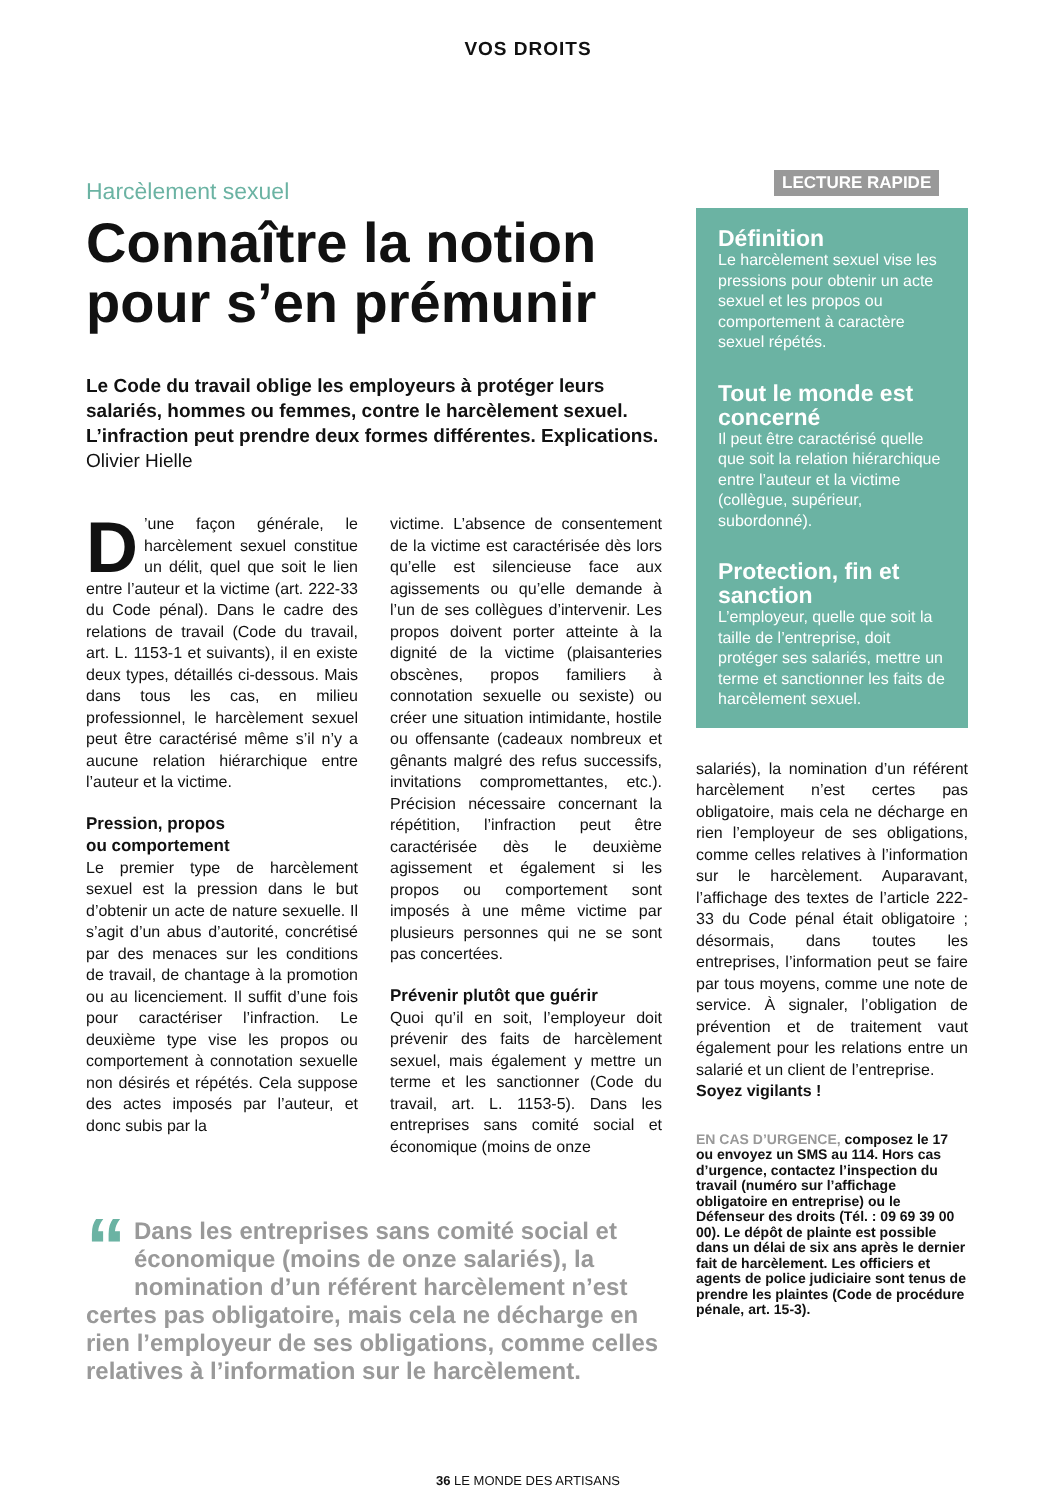VOS DROITS
Harcèlement sexuel
Connaître la notion pour s’en prémunir
Le Code du travail oblige les employeurs à protéger leurs salariés, hommes ou femmes, contre le harcèlement sexuel. L’infraction peut prendre deux formes différentes. Explications. Olivier Hielle
D’une façon générale, le harcèlement sexuel constitue un délit, quel que soit le lien entre l’auteur et la victime (art. 222-33 du Code pénal). Dans le cadre des relations de travail (Code du travail, art. L. 1153-1 et suivants), il en existe deux types, détaillés ci-dessous. Mais dans tous les cas, en milieu professionnel, le harcèlement sexuel peut être caractérisé même s’il n’y a aucune relation hiérarchique entre l’auteur et la victime.
Pression, propos
ou comportement
Le premier type de harcèlement sexuel est la pression dans le but d’obtenir un acte de nature sexuelle. Il s’agit d’un abus d’autorité, concrétisé par des menaces sur les conditions de travail, de chantage à la promotion ou au licenciement. Il suffit d’une fois pour caractériser l’infraction. Le deuxième type vise les propos ou comportement à connotation sexuelle non désirés et répétés. Cela suppose des actes imposés par l’auteur, et donc subis par la
victime. L’absence de consentement de la victime est caractérisée dès lors qu’elle est silencieuse face aux agissements ou qu’elle demande à l’un de ses collègues d’intervenir. Les propos doivent porter atteinte à la dignité de la victime (plaisanteries obscènes, propos familiers à connotation sexuelle ou sexiste) ou créer une situation intimidante, hostile ou offensante (cadeaux nombreux et gênants malgré des refus successifs, invitations compromettantes, etc.). Précision nécessaire concernant la répétition, l’infraction peut être caractérisée dès le deuxième agissement et également si les propos ou comportement sont imposés à une même victime par plusieurs personnes qui ne se sont pas concertées.
Prévenir plutôt que guérir
Quoi qu’il en soit, l’employeur doit prévenir des faits de harcèlement sexuel, mais également y mettre un terme et les sanctionner (Code du travail, art. L. 1153-5). Dans les entreprises sans comité social et économique (moins de onze
“Dans les entreprises sans comité social et économique (moins de onze salariés), la nomination d’un référent harcèlement n’est certes pas obligatoire, mais cela ne décharge en rien l’employeur de ses obligations, comme celles relatives à l’information sur le harcèlement.
LECTURE RAPIDE
Définition
Le harcèlement sexuel vise les pressions pour obtenir un acte sexuel et les propos ou comportement à caractère sexuel répétés.
Tout le monde est concerné
Il peut être caractérisé quelle que soit la relation hiérarchique entre l’auteur et la victime (collègue, supérieur, subordonné).
Protection, fin et sanction
L’employeur, quelle que soit la taille de l’entreprise, doit protéger ses salariés, mettre un terme et sanctionner les faits de harcèlement sexuel.
salariés), la nomination d’un référent harcèlement n’est certes pas obligatoire, mais cela ne décharge en rien l’employeur de ses obligations, comme celles relatives à l’information sur le harcèlement. Auparavant, l’affichage des textes de l’article 222-33 du Code pénal était obligatoire ; désormais, dans toutes les entreprises, l’information peut se faire par tous moyens, comme une note de service. À signaler, l’obligation de prévention et de traitement vaut également pour les relations entre un salarié et un client de l’entreprise.
Soyez vigilants !
EN CAS D’URGENCE, composez le 17 ou envoyez un SMS au 114. Hors cas d’urgence, contactez l’inspection du travail (numéro sur l’affichage obligatoire en entreprise) ou le Défenseur des droits (Tél. : 09 69 39 00 00). Le dépôt de plainte est possible dans un délai de six ans après le dernier fait de harcèlement. Les officiers et agents de police judiciaire sont tenus de prendre les plaintes (Code de procédure pénale, art. 15-3).
36 LE MONDE DES ARTISANS